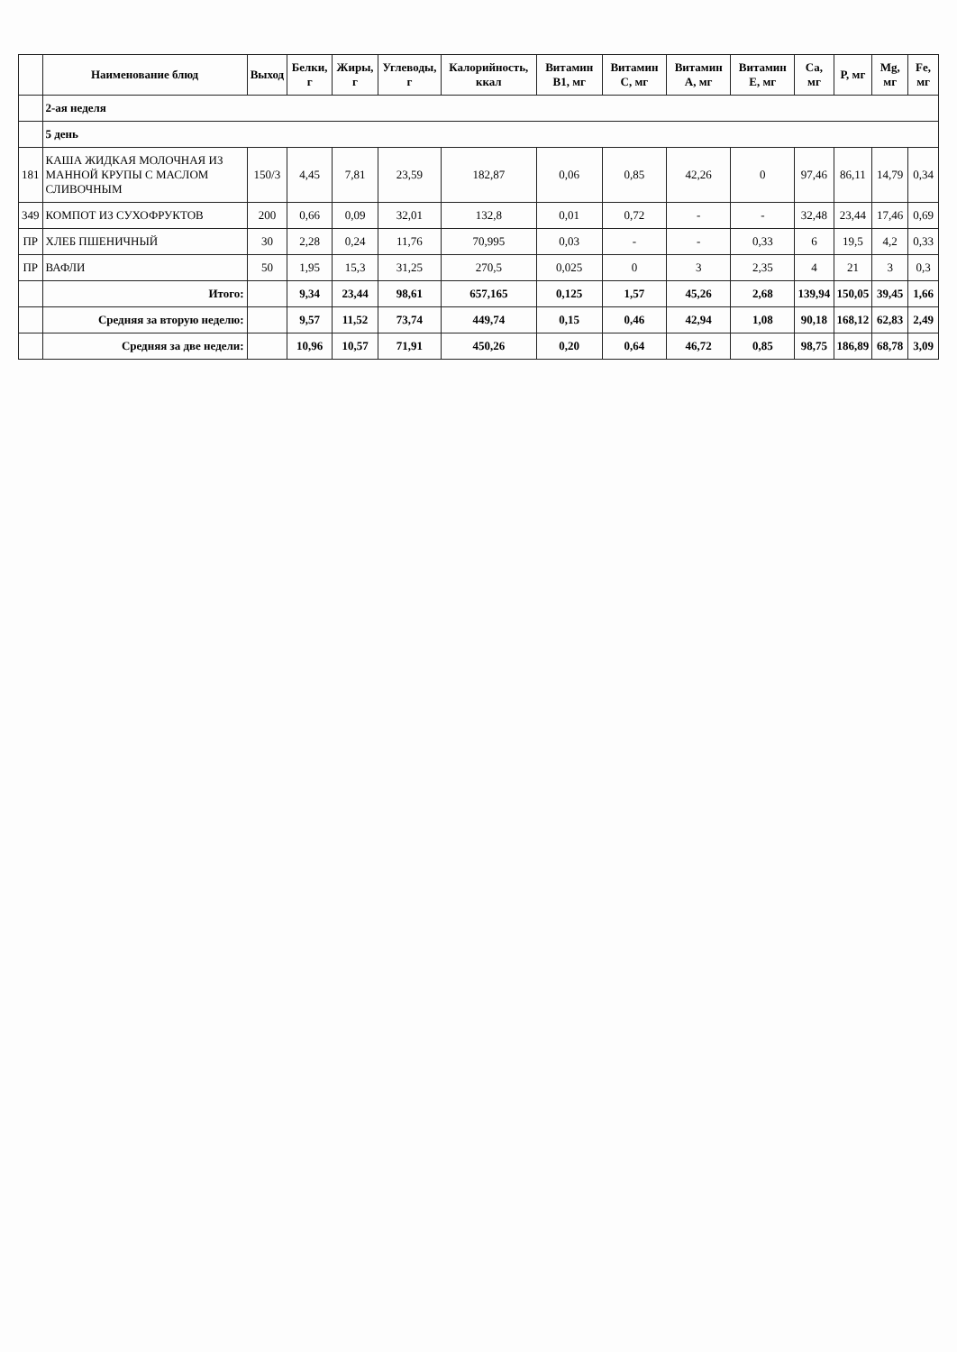| | Наименование блюд | Выход | Белки, г | Жиры, г | Углеводы, г | Калорийность, ккал | Витамин B1, мг | Витамин C, мг | Витамин A, мг | Витамин E, мг | Ca, мг | P, мг | Mg, мг | Fe, мг |
| --- | --- | --- | --- | --- | --- | --- | --- | --- | --- | --- | --- | --- | --- | --- |
| | 2-ая неделя | | | | | | | | | | | | | |
| | 5 день | | | | | | | | | | | | | |
| 181 | КАША ЖИДКАЯ МОЛОЧНАЯ ИЗ МАННОЙ КРУПЫ С МАСЛОМ СЛИВОЧНЫМ | 150/3 | 4,45 | 7,81 | 23,59 | 182,87 | 0,06 | 0,85 | 42,26 | 0 | 97,46 | 86,11 | 14,79 | 0,34 |
| 349 | КОМПОТ ИЗ СУХОФРУКТОВ | 200 | 0,66 | 0,09 | 32,01 | 132,8 | 0,01 | 0,72 | - | - | 32,48 | 23,44 | 17,46 | 0,69 |
| ПР | ХЛЕБ ПШЕНИЧНЫЙ | 30 | 2,28 | 0,24 | 11,76 | 70,995 | 0,03 | - | - | 0,33 | 6 | 19,5 | 4,2 | 0,33 |
| ПР | ВАФЛИ | 50 | 1,95 | 15,3 | 31,25 | 270,5 | 0,025 | 0 | 3 | 2,35 | 4 | 21 | 3 | 0,3 |
| | Итого: | | 9,34 | 23,44 | 98,61 | 657,165 | 0,125 | 1,57 | 45,26 | 2,68 | 139,94 | 150,05 | 39,45 | 1,66 |
| | Средняя за вторую неделю: | | 9,57 | 11,52 | 73,74 | 449,74 | 0,15 | 0,46 | 42,94 | 1,08 | 90,18 | 168,12 | 62,83 | 2,49 |
| | Средняя за две недели: | | 10,96 | 10,57 | 71,91 | 450,26 | 0,20 | 0,64 | 46,72 | 0,85 | 98,75 | 186,89 | 68,78 | 3,09 |